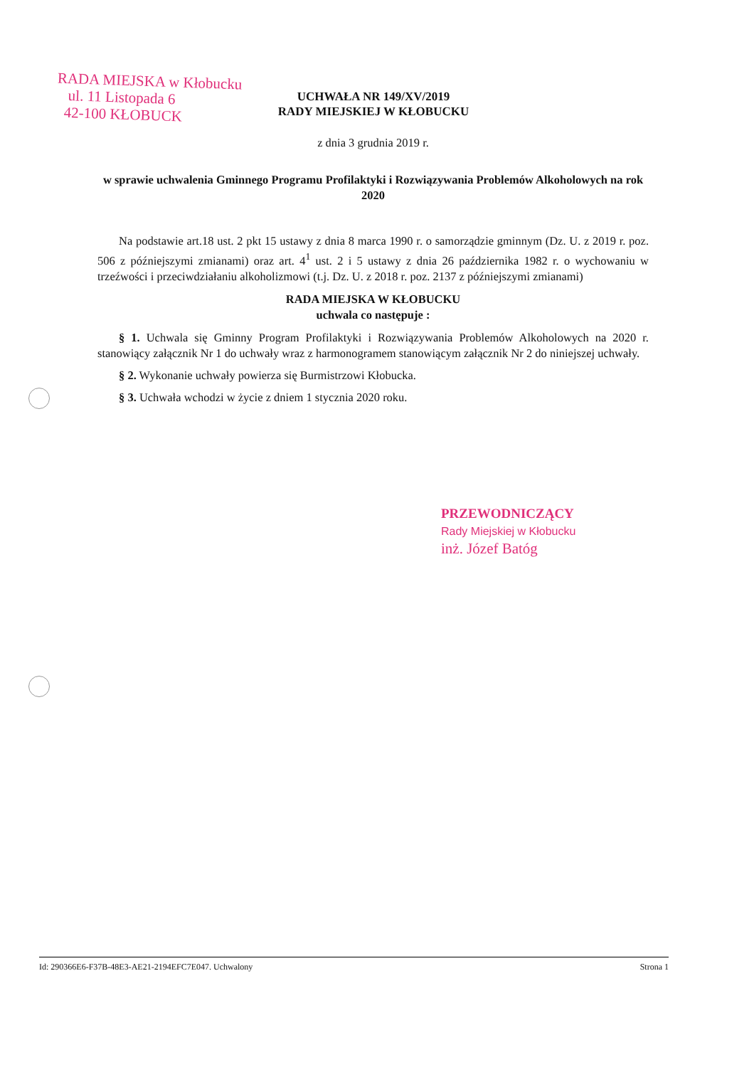RADA MIEJSKA w Kłobucku
ul. 11 Listopada 6
42-100 KŁOBUCK
UCHWAŁA NR 149/XV/2019
RADY MIEJSKIEJ W KŁOBUCKU
z dnia 3 grudnia 2019 r.
w sprawie uchwalenia Gminnego Programu Profilaktyki i Rozwiązywania Problemów Alkoholowych na rok 2020
Na podstawie art.18 ust. 2 pkt 15 ustawy z dnia 8 marca 1990 r. o samorządzie gminnym (Dz. U. z 2019 r. poz. 506 z późniejszymi zmianami) oraz art. 4<sup>1</sup> ust. 2 i 5 ustawy z dnia 26 października 1982 r. o wychowaniu w trzeźwości i przeciwdziałaniu alkoholizmowi (t.j. Dz. U. z 2018 r. poz. 2137 z późniejszymi zmianami)
RADA MIEJSKA W KŁOBUCKU
uchwala co następuje :
§ 1. Uchwala się Gminny Program Profilaktyki i Rozwiązywania Problemów Alkoholowych na 2020 r. stanowiący załącznik Nr 1 do uchwały wraz z harmonogramem stanowiącym załącznik Nr 2 do niniejszej uchwały.
§ 2. Wykonanie uchwały powierza się Burmistrzowi Kłobucka.
§ 3. Uchwała wchodzi w życie z dniem 1 stycznia 2020 roku.
PRZEWODNICZĄCY
Rady Miejskiej w Kłobucku
inż. Józef Batóg
Id: 290366E6-F37B-48E3-AE21-2194EFC7E047. Uchwalony Strona 1